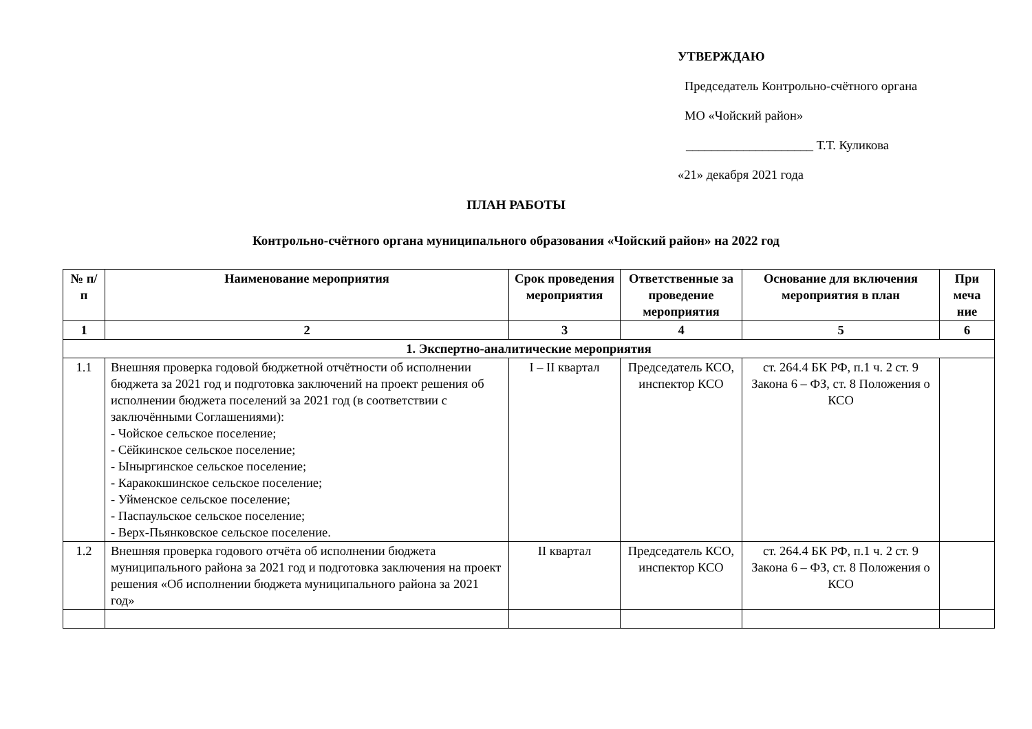УТВЕРЖДАЮ
Председатель Контрольно-счётного органа
МО «Чойский район»
____________________ Т.Т. Куликова
«21» декабря 2021 года
ПЛАН РАБОТЫ
Контрольно-счётного органа муниципального образования «Чойский район» на 2022 год
| № п/п | Наименование мероприятия | Срок проведения мероприятия | Ответственные за проведение мероприятия | Основание для включения мероприятия в план | При меча ние |
| --- | --- | --- | --- | --- | --- |
| 1 | 2 | 3 | 4 | 5 | 6 |
| 1. Экспертно-аналитические мероприятия | | | | | |
| 1.1 | Внешняя проверка годовой бюджетной отчётности об исполнении бюджета за 2021 год и подготовка заключений на проект решения об исполнении бюджета поселений за 2021 год (в соответствии с заключёнными Соглашениями): - Чойское сельское поселение; - Сёйкинское сельское поселение; - Ыныргинское сельское поселение; - Каракокшинское сельское поселение; - Уйменское сельское поселение; - Паспаульское сельское поселение; - Верх-Пьянковское сельское поселение. | I – II квартал | Председатель КСО, инспектор КСО | ст. 264.4 БК РФ, п.1 ч. 2 ст. 9 Закона 6 – ФЗ, ст. 8 Положения о КСО | |
| 1.2 | Внешняя проверка годового отчёта об исполнении бюджета муниципального района за 2021 год и подготовка заключения на проект решения «Об исполнении бюджета муниципального района за 2021 год» | II квартал | Председатель КСО, инспектор КСО | ст. 264.4 БК РФ, п.1 ч. 2 ст. 9 Закона 6 – ФЗ, ст. 8 Положения о КСО | |